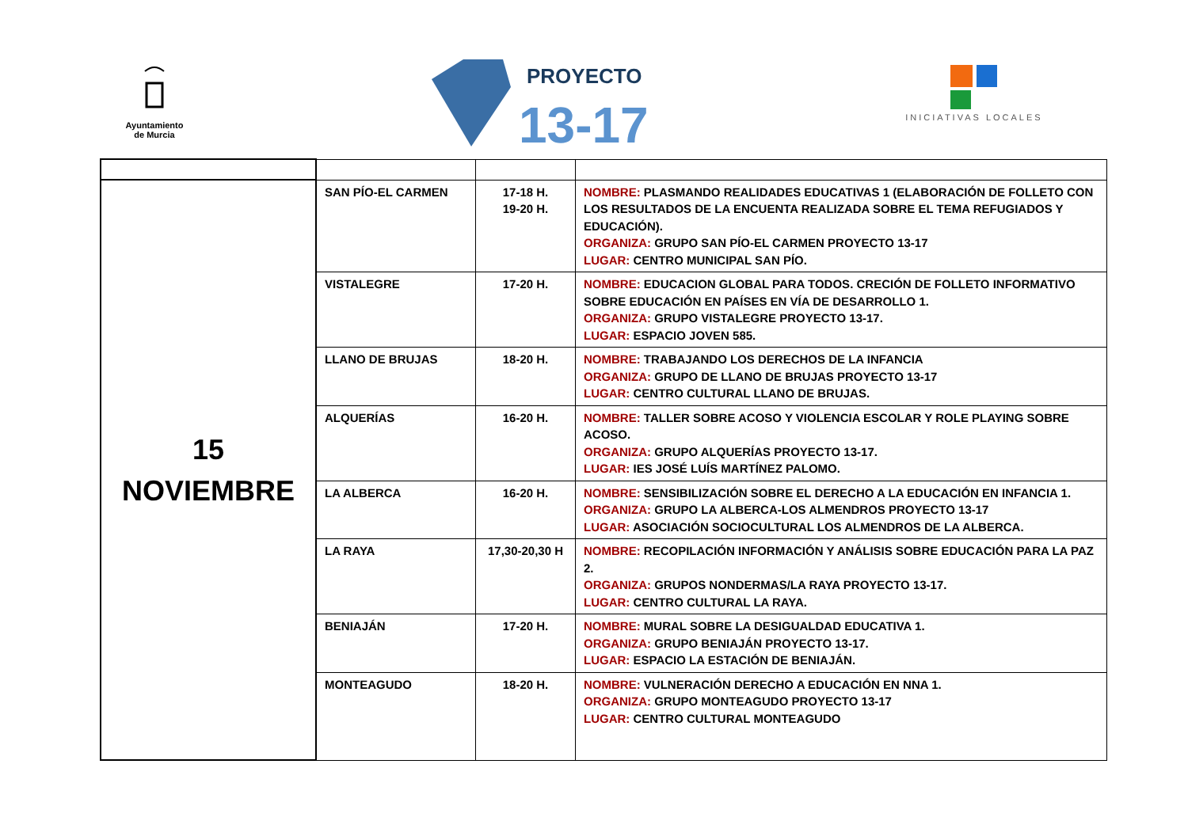Ayuntamiento
de Murcia
PROYECTO
13-17
INICIATIVAS LOCALES
| 15 NOVIEMBRE | SAN PÍO-EL CARMEN | 17-18 H. 19-20 H. | NOMBRE: PLASMANDO REALIDADES EDUCATIVAS 1 (ELABORACIÓN DE FOLLETO CON LOS RESULTADOS DE LA ENCUENTA REALIZADA SOBRE EL TEMA REFUGIADOS Y EDUCACIÓN). ORGANIZA: GRUPO SAN PÍO-EL CARMEN PROYECTO 13-17 LUGAR: CENTRO MUNICIPAL SAN PÍO. |
| | VISTALEGRE | 17-20 H. | NOMBRE: EDUCACION GLOBAL PARA TODOS. CRECIÓN DE FOLLETO INFORMATIVO SOBRE EDUCACIÓN EN PAÍSES EN VÍA DE DESARROLLO 1. ORGANIZA: GRUPO VISTALEGRE PROYECTO 13-17. LUGAR: ESPACIO JOVEN 585. |
| | LLANO DE BRUJAS | 18-20 H. | NOMBRE: TRABAJANDO LOS DERECHOS DE LA INFANCIA ORGANIZA: GRUPO DE LLANO DE BRUJAS PROYECTO 13-17 LUGAR: CENTRO CULTURAL LLANO DE BRUJAS. |
| | ALQUERÍAS | 16-20 H. | NOMBRE: TALLER SOBRE ACOSO Y VIOLENCIA ESCOLAR Y ROLE PLAYING SOBRE ACOSO. ORGANIZA: GRUPO ALQUERÍAS PROYECTO 13-17. LUGAR: IES JOSÉ LUÍS MARTÍNEZ PALOMO. |
| | LA ALBERCA | 16-20 H. | NOMBRE: SENSIBILIZACIÓN SOBRE EL DERECHO A LA EDUCACIÓN EN INFANCIA 1. ORGANIZA: GRUPO LA ALBERCA-LOS ALMENDROS PROYECTO 13-17 LUGAR: ASOCIACIÓN SOCIOCULTURAL LOS ALMENDROS DE LA ALBERCA. |
| | LA RAYA | 17,30-20,30 H | NOMBRE: RECOPILACIÓN INFORMACIÓN Y ANÁLISIS SOBRE EDUCACIÓN PARA LA PAZ 2. ORGANIZA: GRUPOS NONDERMAS/LA RAYA PROYECTO 13-17. LUGAR: CENTRO CULTURAL LA RAYA. |
| | BENIAJÁN | 17-20 H. | NOMBRE: MURAL SOBRE LA DESIGUALDAD EDUCATIVA 1. ORGANIZA: GRUPO BENIAJÁN PROYECTO 13-17. LUGAR: ESPACIO LA ESTACIÓN DE BENIAJÁN. |
| | MONTEAGUDO | 18-20 H. | NOMBRE: VULNERACIÓN DERECHO A EDUCACIÓN EN NNA 1. ORGANIZA: GRUPO MONTEAGUDO PROYECTO 13-17 LUGAR: CENTRO CULTURAL MONTEAGUDO |